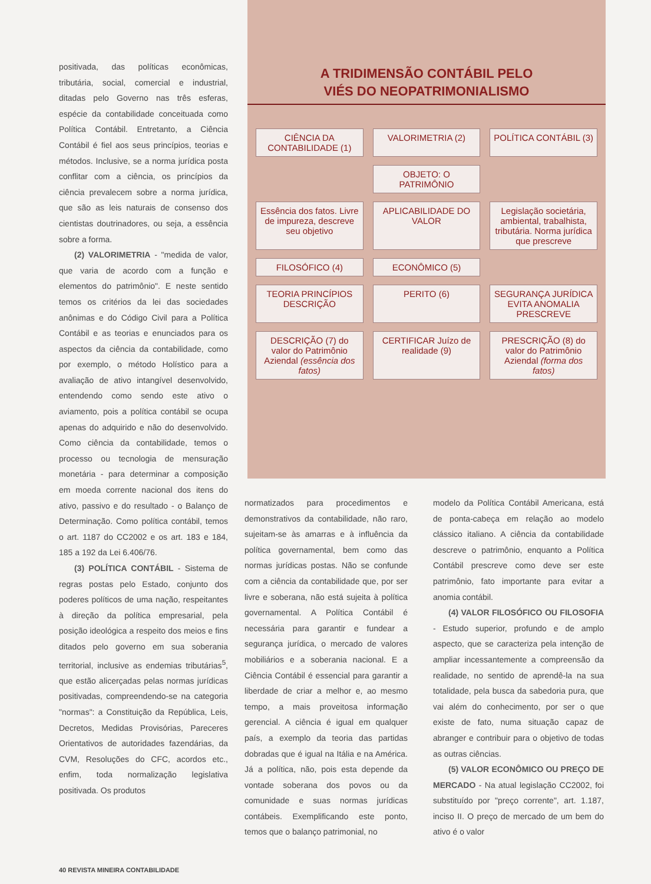positivada, das políticas econômicas, tributária, social, comercial e industrial, ditadas pelo Governo nas três esferas, espécie da contabilidade conceituada como Política Contábil. Entretanto, a Ciência Contábil é fiel aos seus princípios, teorias e métodos. Inclusive, se a norma jurídica posta conflitar com a ciência, os princípios da ciência prevalecem sobre a norma jurídica, que são as leis naturais de consenso dos cientistas doutrinadores, ou seja, a essência sobre a forma.
(2) VALORIMETRIA - "medida de valor, que varia de acordo com a função e elementos do patrimônio". E neste sentido temos os critérios da lei das sociedades anônimas e do Código Civil para a Política Contábil e as teorias e enunciados para os aspectos da ciência da contabilidade, como por exemplo, o método Holístico para a avaliação de ativo intangível desenvolvido, entendendo como sendo este ativo o aviamento, pois a política contábil se ocupa apenas do adquirido e não do desenvolvido. Como ciência da contabilidade, temos o processo ou tecnologia de mensuração monetária - para determinar a composição em moeda corrente nacional dos itens do ativo, passivo e do resultado - o Balanço de Determinação. Como política contábil, temos o art. 1187 do CC2002 e os art. 183 e 184, 185 a 192 da Lei 6.406/76.
(3) POLÍTICA CONTÁBIL - Sistema de regras postas pelo Estado, conjunto dos poderes políticos de uma nação, respeitantes à direção da política empresarial, pela posição ideológica a respeito dos meios e fins ditados pelo governo em sua soberania territorial, inclusive as endemias tributárias<sup>5</sup>, que estão alicerçadas pelas normas jurídicas positivadas, compreendendo-se na categoria "normas": a Constituição da República, Leis, Decretos, Medidas Provisórias, Pareceres Orientativos de autoridades fazendárias, da CVM, Resoluções do CFC, acordos etc., enfim, toda normalização legislativa positivada. Os produtos
A TRIDIMENSÃO CONTÁBIL PELO
VIÉS DO NEOPATRIMONIALISMO
CIÊNCIA DA CONTABILIDADE (1)
VALORIMETRIA (2)
POLÍTICA CONTÁBIL (3)
OBJETO: O PATRIMÔNIO
Essência dos fatos. Livre de impureza, descreve seu objetivo
APLICABILIDADE DO VALOR
Legislação societária, ambiental, trabalhista, tributária. Norma jurídica que prescreve
FILOSÓFICO (4)
ECONÔMICO (5)
TEORIA PRINCÍPIOS DESCRIÇÃO
PERITO (6)
SEGURANÇA JURÍDICA EVITA ANOMALIA PRESCREVE
DESCRIÇÃO (7) do valor do Patrimônio Aziendal (essência dos fatos)
CERTIFICAR Juízo de realidade (9)
PRESCRIÇÃO (8) do valor do Patrimônio Aziendal (forma dos fatos)
normatizados para procedimentos e demonstrativos da contabilidade, não raro, sujeitam-se às amarras e à influência da política governamental, bem como das normas jurídicas postas. Não se confunde com a ciência da contabilidade que, por ser livre e soberana, não está sujeita à política governamental. A Política Contábil é necessária para garantir e fundear a segurança jurídica, o mercado de valores mobiliários e a soberania nacional. E a Ciência Contábil é essencial para garantir a liberdade de criar a melhor e, ao mesmo tempo, a mais proveitosa informação gerencial. A ciência é igual em qualquer país, a exemplo da teoria das partidas dobradas que é igual na Itália e na América. Já a política, não, pois esta depende da vontade soberana dos povos ou da comunidade e suas normas jurídicas contábeis. Exemplificando este ponto, temos que o balanço patrimonial, no
modelo da Política Contábil Americana, está de ponta-cabeça em relação ao modelo clássico italiano. A ciência da contabilidade descreve o patrimônio, enquanto a Política Contábil prescreve como deve ser este patrimônio, fato importante para evitar a anomia contábil.
(4) VALOR FILOSÓFICO OU FILOSOFIA - Estudo superior, profundo e de amplo aspecto, que se caracteriza pela intenção de ampliar incessantemente a compreensão da realidade, no sentido de aprendê-la na sua totalidade, pela busca da sabedoria pura, que vai além do conhecimento, por ser o que existe de fato, numa situação capaz de abranger e contribuir para o objetivo de todas as outras ciências.
(5) VALOR ECONÔMICO OU PREÇO DE MERCADO - Na atual legislação CC2002, foi substituído por "preço corrente", art. 1.187, inciso II. O preço de mercado de um bem do ativo é o valor
40 REVISTA MINEIRA CONTABILIDADE